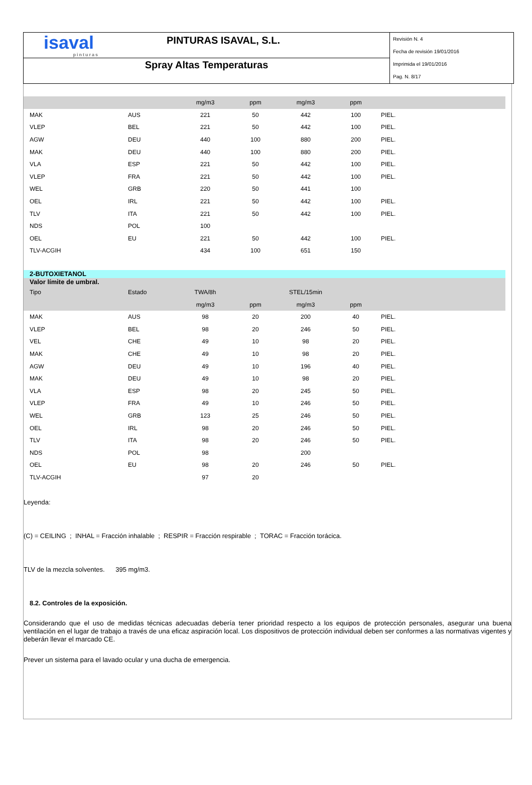isaval
pinturas
PINTURAS ISAVAL, S.L.
Spray Altas Temperaturas
Revisión N. 4
Fecha de revisión 19/01/2016
Imprimida el 19/01/2016
Pag. N. 8/17
| | | mg/m3 | ppm | mg/m3 | ppm | |
| --- | --- | --- | --- | --- | --- | --- |
| MAK | AUS | 221 | 50 | 442 | 100 | PIEL. |
| VLEP | BEL | 221 | 50 | 442 | 100 | PIEL. |
| AGW | DEU | 440 | 100 | 880 | 200 | PIEL. |
| MAK | DEU | 440 | 100 | 880 | 200 | PIEL. |
| VLA | ESP | 221 | 50 | 442 | 100 | PIEL. |
| VLEP | FRA | 221 | 50 | 442 | 100 | PIEL. |
| WEL | GRB | 220 | 50 | 441 | 100 | |
| OEL | IRL | 221 | 50 | 442 | 100 | PIEL. |
| TLV | ITA | 221 | 50 | 442 | 100 | PIEL. |
| NDS | POL | 100 | | | | |
| OEL | EU | 221 | 50 | 442 | 100 | PIEL. |
| TLV-ACGIH | | 434 | 100 | 651 | 150 | |
| 2-BUTOXIETANOL | | | | | | |
| Valor límite de umbral. | | | | | | |
| Tipo | Estado | TWA/8h | | STEL/15min | | |
| | | mg/m3 | ppm | mg/m3 | ppm | |
| MAK | AUS | 98 | 20 | 200 | 40 | PIEL. |
| VLEP | BEL | 98 | 20 | 246 | 50 | PIEL. |
| VEL | CHE | 49 | 10 | 98 | 20 | PIEL. |
| MAK | CHE | 49 | 10 | 98 | 20 | PIEL. |
| AGW | DEU | 49 | 10 | 196 | 40 | PIEL. |
| MAK | DEU | 49 | 10 | 98 | 20 | PIEL. |
| VLA | ESP | 98 | 20 | 245 | 50 | PIEL. |
| VLEP | FRA | 49 | 10 | 246 | 50 | PIEL. |
| WEL | GRB | 123 | 25 | 246 | 50 | PIEL. |
| OEL | IRL | 98 | 20 | 246 | 50 | PIEL. |
| TLV | ITA | 98 | 20 | 246 | 50 | PIEL. |
| NDS | POL | 98 | | 200 | | |
| OEL | EU | 98 | 20 | 246 | 50 | PIEL. |
| TLV-ACGIH | | 97 | 20 | | | |
Leyenda:
(C) = CEILING ; INHAL = Fracción inhalable ; RESPIR = Fracción respirable ; TORAC = Fracción torácica.
TLV de la mezcla solventes. 395 mg/m3.
8.2. Controles de la exposición.
Considerando que el uso de medidas técnicas adecuadas debería tener prioridad respecto a los equipos de protección personales, asegurar una buena ventilación en el lugar de trabajo a través de una eficaz aspiración local. Los dispositivos de protección individual deben ser conformes a las normativas vigentes y deberán llevar el marcado CE.
Prever un sistema para el lavado ocular y una ducha de emergencia.